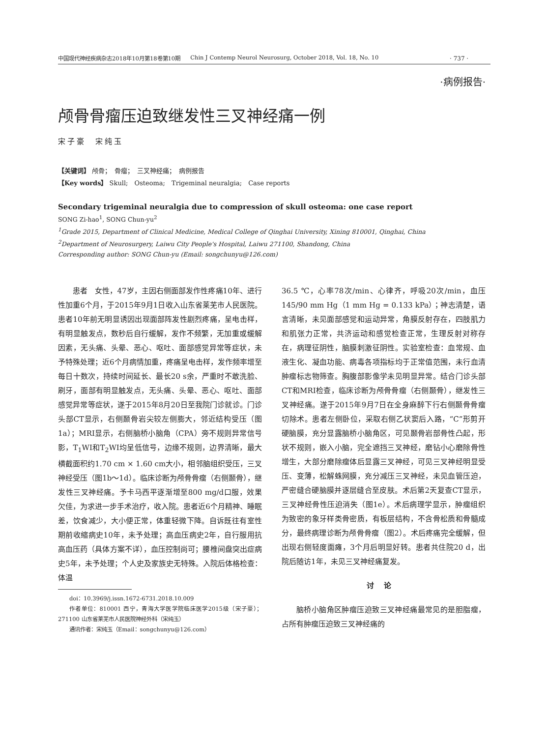中国现代神经疾病杂志2018年10月第18卷第10期 Chin J Contemp Neurol Neurosurg, October 2018, Vol. 18, No. 10
· 737 ·
·病例报告·
颅骨骨瘤压迫致继发性三叉神经痛一例
宋子豪　宋纯玉
【关键词】 颅骨；　骨瘤；　三叉神经痛；　病例报告
【Key words】 Skull;　Osteoma;　Trigeminal neuralgia;　Case reports
Secondary trigeminal neuralgia due to compression of skull osteoma: one case report
SONG Zi-hao<sup>1</sup>, SONG Chun-yu<sup>2</sup>
<sup>1</sup> Grade 2015, Department of Clinical Medicine, Medical College of Qinghai University, Xining 810001, Qinghai, China
<sup>2</sup> Department of Neurosurgery, Laiwu City People's Hospital, Laiwu 271100, Shandong, China
Corresponding author: SONG Chun-yu (Email: songchunyu@126.com)
患者　女性，47岁，主因右侧面部发作性疼痛10年、进行性加重6个月，于2015年9月1日收入山东省莱芜市人民医院。患者10年前无明显诱因出现面部阵发性剧烈疼痛，呈电击样，有明显触发点，数秒后自行缓解，发作不频繁，无加重或缓解因素，无头痛、头晕、恶心、呕吐、面部感觉异常等症状，未予特殊处理；近6个月病情加重，疼痛呈电击样，发作频率增至每日十数次，持续时间延长、最长20 s余，严重时不敢洗脸、刷牙，面部有明显触发点，无头痛、头晕、恶心、呕吐、面部感觉异常等症状，遂于2015年8月20日至我院门诊就诊。门诊头部CT显示，右侧颞骨岩尖较左侧膨大，邻近结构受压（图1a）；MRI显示，右侧脑桥小脑角（CPA）旁不规则异常信号影，T<sub>1</sub>WI和T<sub>2</sub>WI均呈低信号，边缘不规则，边界清晰，最大横截面积约1.70 cm × 1.60 cm大小，相邻脑组织受压，三叉神经受压（图1b～1d）。临床诊断为颅骨骨瘤（右侧颞骨），继发性三叉神经痛。予卡马西平逐渐增至800 mg/d口服，效果欠佳，为求进一步手术治疗，收入院。患者近6个月精神、睡眠差，饮食减少，大小便正常，体重轻微下降。自诉既往有室性期前收缩病史10年，未予处理；高血压病史2年，自行服用抗高血压药（具体方案不详），血压控制尚可；腰椎间盘突出症病史5年，未予处理；个人史及家族史无特殊。入院后体格检查：体温
doi：10.3969/j.issn.1672-6731.2018.10.009
作者单位：810001 西宁，青海大学医学院临床医学2015级（宋子豪）；271100 山东省莱芜市人民医院神经外科（宋纯玉）
通讯作者：宋纯玉（Email：songchunyu@126.com）
36.5 ℃，心率78次/min、心律齐，呼吸20次/min，血压145/90 mm Hg（1 mm Hg = 0.133 kPa）；神志清楚，语言清晰，未见面部感觉和运动异常，角膜反射存在，四肢肌力和肌张力正常，共济运动和感觉检查正常，生理反射对称存在，病理征阴性，脑膜刺激征阴性。实验室检查：血常规、血液生化、凝血功能、病毒各项指标均于正常值范围，未行血清肿瘤标志物筛查。胸腹部影像学未见明显异常。结合门诊头部CT和MRI检查，临床诊断为颅骨骨瘤（右侧颞骨），继发性三叉神经痛。遂于2015年9月7日在全身麻醉下行右侧颞骨骨瘤切除术。患者左侧卧位，采取右侧乙状窦后入路，“C”形剪开硬脑膜，充分显露脑桥小脑角区，可见颞骨岩部骨性凸起，形状不规则，嵌入小脑，完全遮挡三叉神经，磨钻小心磨除骨性增生，大部分磨除瘤体后显露三叉神经，可见三叉神经明显受压、变薄，松解蛛网膜，充分减压三叉神经，未见血管压迫，严密缝合硬脑膜并逐层缝合至皮肤。术后第2天复查CT显示，三叉神经骨性压迫消失（图1e）。术后病理学显示，肿瘤组织为致密的象牙样类骨密质，有板层结构，不含骨松质和骨髓成分，最终病理诊断为颅骨骨瘤（图2）。术后疼痛完全缓解，但出现右侧轻度面瘫，3个月后明显好转。患者共住院20 d，出院后随访1年，未见三叉神经痛复发。
讨论
脑桥小脑角区肿瘤压迫致三叉神经痛最常见的是胆脂瘤，占所有肿瘤压迫致三叉神经痛的